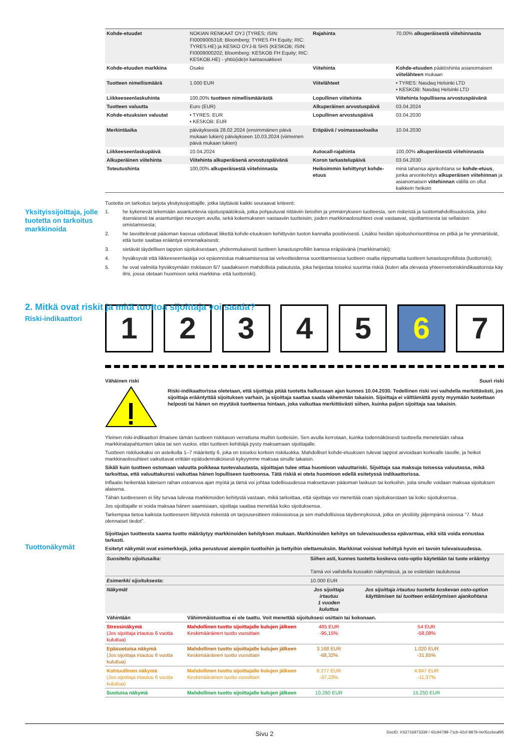| Kohde-etuudet | NOKIAN RENKAAT OYJ (TYRES; ISIN: FI0009005318; Bloomberg: TYRES FH Equity; RIC: TYRES.HE) ja KESKO OYJ-B SHS (KESKOB; ISIN: FI0009000202; Bloomberg: KESKOB FH Equity; RIC: KESKOB.HE) - yhtiö(ide)n kantaosakkeet | Rajahinta | 70,00% alkuperäisestä viitehinnasta |
| Kohde-etuuden markkina | Osake | Viitehinta | Kohde-etuuden päätöshinta asianomaisen viitelähteen mukaan |
| Tuotteen nimellismäärä | 1.000 EUR | Viitelähteet | • TYRES: Nasdaq Helsinki LTD • KESKOB: Nasdaq Helsinki LTD |
| Liikkeeseenlaskuhinta | 100,00% tuotteen nimellismäärästä | Lopullinen viitehinta | Viitehinta lopullisena arvostuspäivänä |
| Tuotteen valuutta | Euro (EUR) | Alkuperäinen arvostuspäivä | 03.04.2024 |
| Kohde-etuuksien valuutat | • TYRES: EUR • KESKOB: EUR | Lopullinen arvostuspäivä | 03.04.2030 |
| Merkintäaika | päiväyksestä 28.02.2024 (ensimmäinen päivä mukaan lukien) päiväykseen 10.03.2024 (viimeinen päivä mukaan lukien) | Eräpäivä / voimassaoloaika | 10.04.2030 |
| Liikkeeseenlaskupäivä | 10.04.2024 | Autocall-rajahinta | 100,00% alkuperäisestä viitehinnasta |
| Alkuperäinen viitehinta | Viitehinta alkuperäisenä arvostuspäivänä | Koron tarkastelupäivä | 03.04.2030 |
| Toteutushinta | 100,00% alkuperäisestä viitehinnasta | Heikoimmin kehittynyt kohde-etuus | minä tahansa ajankohtana se kohde-etuus , jonka arvonkehitys alkuperäisen viitehinnan ja asianomaisen viitehinnan välillä on ollut kaikkein heikoin |
Tuotetta on tarkoitus tarjota yksityissijoittajille, jotka täyttävät kaikki seuraavat kriteerit:
1. he kykenevät tekemään asiantuntevia sijoituspäätöksiä, jotka pohjautuvat riittäviin tietoihin ja ymmärrykseen tuotteesta, sen riskeistä ja tuottomahdollisuuksista, joko itsenäisesti tai asiantuntijan neuvojen avulla, sekä kokemukseen vastaaviin tuotteisiin, joiden markkinaolosuhteet ovat vastaavat, sijoittamisesta tai sellaisten omistamisesta;
2. he tavoittelevat pääoman kasvua odottavat liikettä kohde-etuuksien kehittyvän tuoton kannalta positiivisesti. Lisäksi heidän sijoitushorisonttinsa on pitkä ja he ymmärtävät, että tuote saattaa erääntyä ennenaikaisesti;
3. sietävät täydellisen tappion sijoituksestaan, yhdenmukaisesti tuotteen lunastusprofiilin kanssa eräpäivänä (markkinariski);
4. hyväksyvät että liikkeeseenlaskija voi epäonnistua maksamisessa tai velvoitteidensa suorittamisessa tuotteen osalta riippumatta tuotteen lunastusprofiilista (luottoriski);
5. he ovat valmiita hyväksymään riskitason 6/7 saadakseen mahdollista palautusta, joka heijastaa toiseksi suurinta riskiä (kuten alla olevasta yhteenvetoriskiindikaattorista käy ilmi, jossa otetaan huomioon sekä markkina- että luottoriski).
1 2 3 4 5 6 7
Vähäinen riski Suuri riski
Riski-indikaattorissa oletetaan, että sijoittaja pitää tuotetta hallussaan ajan kunnes 10.04.2030. Todellinen riski voi vaihdella merkittävästi, jos sijoittaja erääntyttää sijoituksen varhain, ja sijoittaja saattaa saada vähemmän takaisin. Sijoittaja ei välttämättä pysty myymään tuotettaan helposti tai hänen on myytävä tuotteensa hintaan, joka vaikuttaa merkittävästi siihen, kuinka paljon sijoittaja saa takaisin.
Yleinen riski-indikaattori ilmaisee tämän tuotteen riskitason verrattuna muihin tuotteisiin. Sen avulla kerrotaan, kuinka todennäköisesti tuotteella menetetään rahaa markkinatapahtumien takia tai sen vuoksi, ettei tuotteen kehittäjä pysty maksamaan sijoittajalle.
Tuotteen riskiluokaksi on asteikolla 1–7 määritetty 6, joka on toiseksi korkein riskiluokka. Mahdolliset kohde-etuuksien tulevat tappiot arvioidaan korkealle tasolle, ja heikot markkinaolosuhteet vaikuttavat erittäin epätodennäköisesti kykyymme maksaa sinulle takaisin.
Sikäli kuin tuotteen ostomaan valuutta poikkeaa tuotevaluutasta, sijoittajan tulee ottaa huomioon valuuttariski. Sijoittaja saa maksuja toisessa valuutassa, mikä tarkoittaa, että valuuttakurssi vaikuttaa hänen lopulliseen tuottoonsa. Tätä riskiä ei oteta huomioon edellä esitetyssä indikaattorissa.
Inflaatio heikentää käteisen rahan ostoarvoa ajan myötä ja tämä voi johtaa todellisuudessa maksettavan pääoman laskuun tai korkoihin, joita sinulle voidaan maksaa sijoituksen alaisena.
Tähän tuotteeseen ei liity turvaa tulevaa markkinoiden kehitystä vastaan, mikä tarkoittaa, että sijoittaja voi menettää osan sijoituksestaan tai koko sijoituksensa.
Jos sijoittajalle ei voida maksaa hänen saamisiaan, sijoittaja saattaa menettää koko sijoituksensa.
Tarkempaa tietoa kaikista tuotteeseen liittyvistä riskeistä on tarjousesitteen riskiosioissa ja sen mahdollisissa täydennyksissä, jotka on yksilöity jäljempänä osiossa "7. Muut olennaiset tiedot".
Sijoittajan tuotteesta saama tuotto määräytyy markkinoiden kehityksen mukaan. Markkinoiden kehitys on tulevaisuudessa epävarmaa, eikä sitä voida ennustaa tarkasti.
Esitetyt näkymät ovat esimerkkejä, jotka perustuvat aiempiin tuottoihin ja tiettyihin olettamuksiin. Markkinat voisivat kehittyä hyvin eri tavoin tulevaisuudessa.
| Suositeltu sijoitusaika: | | Siihen asti, kunnes tuotetta koskeva osto-optio käytetään tai tuote erääntyy Tämä voi vaihdella kussakin näkymässä, ja se esitetään taulukossa | |
| Esimerkki sijoituksesta: | | 10.000 EUR | |
| Näkymät | | Jos sijoittaja irtautuu 1 vuoden kuluttua | Jos sijoittaja irtautuu tuotetta koskevan osto-option käyttämisen tai tuotteen erääntymisen ajankohtana |
| Vähintään | Vähimmäistuottoa ei ole taattu. Voit menettää sijoituksesi osittain tai kokonaan. | | |
| Stressinäkymä (Jos sijoittaja irtautuu 6 vuotta kuluttua) | Mahdollinen tuotto sijoittajalle kulujen jälkeen Keskimääräinen tuotto vuosittain | 485 EUR -95,15% | 54 EUR -58,08% |
| Epäsuotuisa näkymä (Jos sijoittaja irtautuu 6 vuotta kuluttua) | Mahdollinen tuotto sijoittajalle kulujen jälkeen Keskimääräinen tuotto vuosittain | 3.168 EUR -68,32% | 1.020 EUR -31,65% |
| Kohtuullinen näkymä (Jos sijoittaja irtautuu 6 vuotta kuluttua) | Mahdollinen tuotto sijoittajalle kulujen jälkeen Keskimääräinen tuotto vuosittain | 6.277 EUR -37,23% | 4.847 EUR -11,37% |
| Suotuisa näkymä | Mahdollinen tuotto sijoittajalle kulujen jälkeen | 10.260 EUR | 15.250 EUR |
Yksityissijoittaja, jolle tuotetta on tarkoitus markkinoida
2. Mitkä ovat riskit ja mitä tuottoa sijoittaja voi saada?
Riski-indikaattori
Tuottonäkymät
Sivu 2 DocID: XS2716973339 / 42c94789-71cb-42cf-9879-0e05ccbeaf95